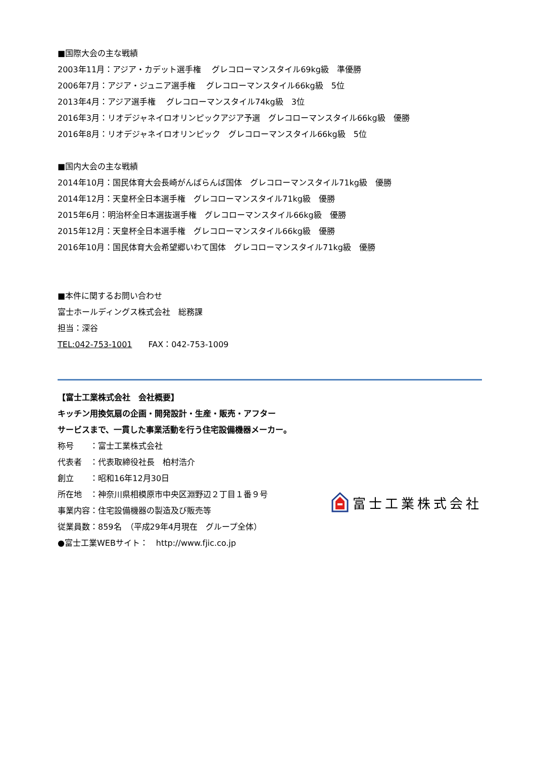■国際大会の主な戦績
2003年11月：アジア・カデット選手権　 グレコローマンスタイル69kg級　準優勝
2006年7月：アジア・ジュニア選手権　 グレコローマンスタイル66kg級　5位
2013年4月：アジア選手権　 グレコローマンスタイル74kg級　3位
2016年3月：リオデジャネイロオリンピックアジア予選　グレコローマンスタイル66kg級　優勝
2016年8月：リオデジャネイロオリンピック　グレコローマンスタイル66kg級　5位
■国内大会の主な戦績
2014年10月：国民体育大会長崎がんばらんば国体　グレコローマンスタイル71kg級　優勝
2014年12月：天皇杯全日本選手権　グレコローマンスタイル71kg級　優勝
2015年6月：明治杯全日本選抜選手権　グレコローマンスタイル66kg級　優勝
2015年12月：天皇杯全日本選手権　グレコローマンスタイル66kg級　優勝
2016年10月：国民体育大会希望郷いわて国体　グレコローマンスタイル71kg級　優勝
■本件に関するお問い合わせ
富士ホールディングス株式会社　総務課
担当：深谷
TEL:042-753-1001　　FAX：042-753-1009
【富士工業株式会社　会社概要】
キッチン用換気扇の企画・開発設計・生産・販売・アフター
サービスまで、一貫した事業活動を行う住宅設備機器メーカー。
称号　　：富士工業株式会社
代表者　：代表取締役社長　柏村浩介
創立　　：昭和16年12月30日
所在地　：神奈川県相模原市中央区淵野辺２丁目１番９号
事業内容：住宅設備機器の製造及び販売等
従業員数：859名　（平成29年4月現在　グループ全体）
●富士工業WEBサイト：　http://www.fjic.co.jp
富士工業株式会社